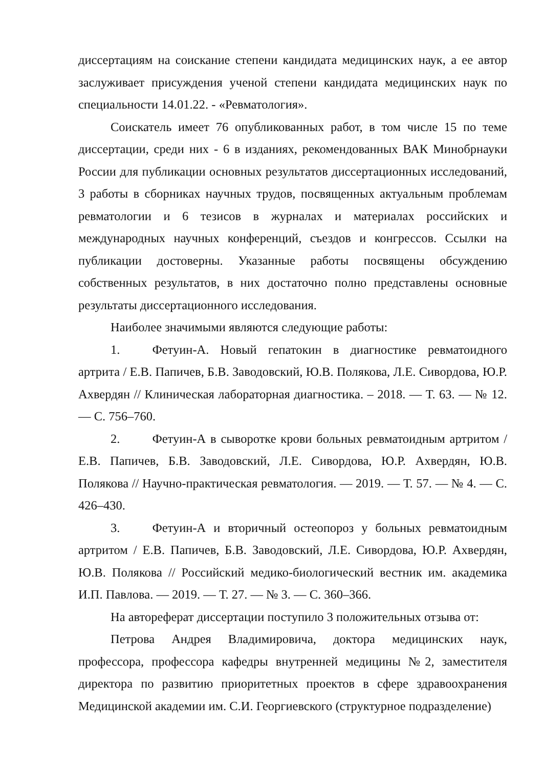диссертациям на соискание степени кандидата медицинских наук, а ее автор заслуживает присуждения ученой степени кандидата медицинских наук по специальности 14.01.22. - «Ревматология».
Соискатель имеет 76 опубликованных работ, в том числе 15 по теме диссертации, среди них - 6 в изданиях, рекомендованных ВАК Минобрнауки России для публикации основных результатов диссертационных исследований, 3 работы в сборниках научных трудов, посвященных актуальным проблемам ревматологии и 6 тезисов в журналах и материалах российских и международных научных конференций, съездов и конгрессов. Ссылки на публикации достоверны. Указанные работы посвящены обсуждению собственных результатов, в них достаточно полно представлены основные результаты диссертационного исследования.
Наиболее значимыми являются следующие работы:
1. Фетуин-А. Новый гепатокин в диагностике ревматоидного артрита / Е.В. Папичев, Б.В. Заводовский, Ю.В. Полякова, Л.Е. Сивордова, Ю.Р. Ахвердян // Клиническая лабораторная диагностика. – 2018. — Т. 63. — № 12. — С. 756–760.
2. Фетуин-А в сыворотке крови больных ревматоидным артритом / Е.В. Папичев, Б.В. Заводовский, Л.Е. Сивордова, Ю.Р. Ахвердян, Ю.В. Полякова // Научно-практическая ревматология. — 2019. — Т. 57. — № 4. — С. 426–430.
3. Фетуин-А и вторичный остеопороз у больных ревматоидным артритом / Е.В. Папичев, Б.В. Заводовский, Л.Е. Сивордова, Ю.Р. Ахвердян, Ю.В. Полякова // Российский медико-биологический вестник им. академика И.П. Павлова. — 2019. — Т. 27. — № 3. — С. 360–366.
На автореферат диссертации поступило 3 положительных отзыва от:
Петрова Андрея Владимировича, доктора медицинских наук, профессора, профессора кафедры внутренней медицины №2, заместителя директора по развитию приоритетных проектов в сфере здравоохранения Медицинской академии им. С.И. Георгиевского (структурное подразделение)